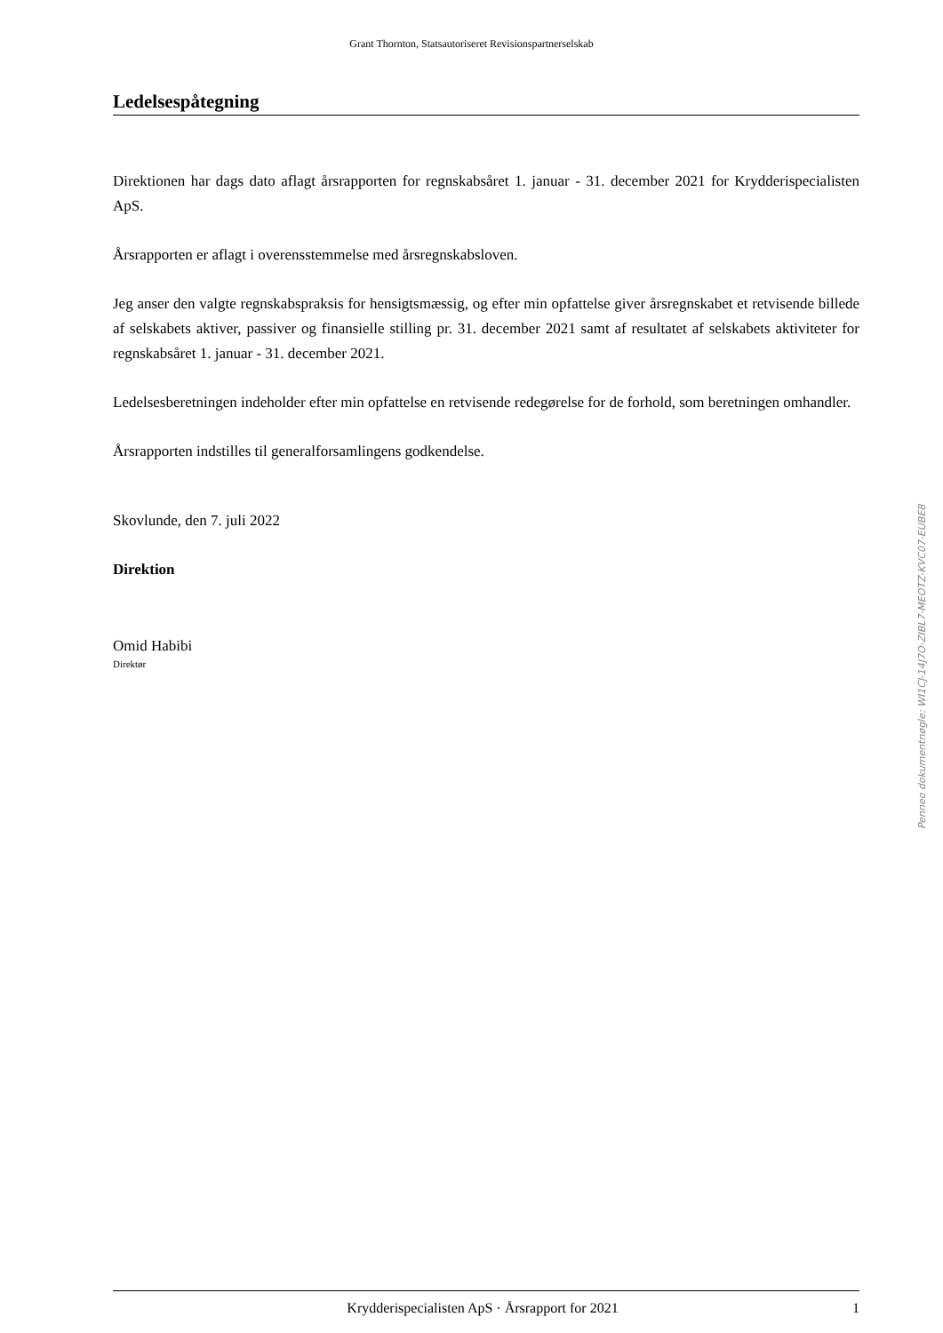Grant Thornton, Statsautoriseret Revisionspartnerselskab
Ledelsespåtegning
Direktionen har dags dato aflagt årsrapporten for regnskabsåret 1. januar - 31. december 2021 for Krydderispecialisten ApS.
Årsrapporten er aflagt i overensstemmelse med årsregnskabsloven.
Jeg anser den valgte regnskabspraksis for hensigtsmæssig, og efter min opfattelse giver årsregnskabet et retvisende billede af selskabets aktiver, passiver og finansielle stilling pr. 31. december 2021 samt af resultatet af selskabets aktiviteter for regnskabsåret 1. januar - 31. december 2021.
Ledelsesberetningen indeholder efter min opfattelse en retvisende redegørelse for de forhold, som beretningen omhandler.
Årsrapporten indstilles til generalforsamlingens godkendelse.
Skovlunde, den 7. juli 2022
Direktion
Omid Habibi
Direktør
Penneo dokumentnøgle: WI1CJ-14J7O-ZIBL7-MEOTZ-KVC07-EUBE8
Krydderispecialisten ApS · Årsrapport for 2021 1